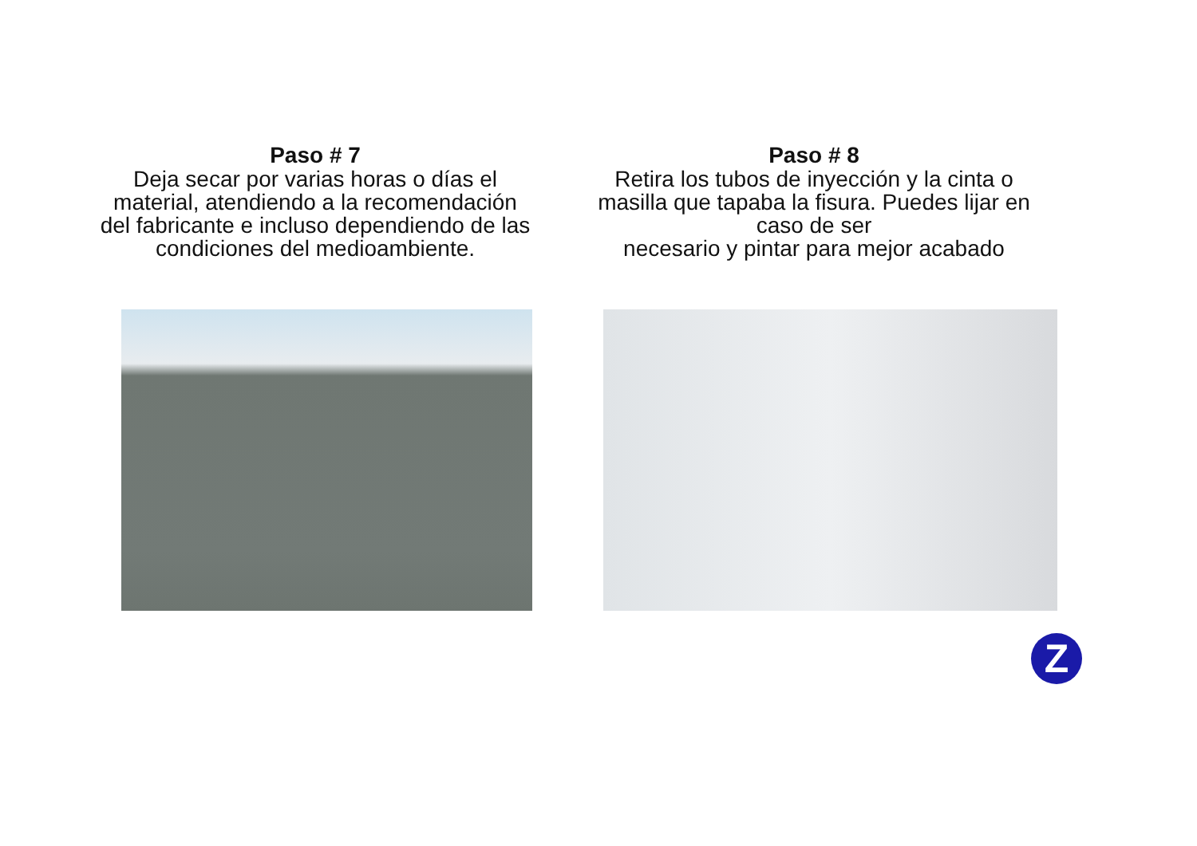Paso # 7
Deja secar por varias horas o días el material, atendiendo a la recomendación del fabricante e incluso dependiendo de las condiciones del medioambiente.
Paso # 8
Retira los tubos de inyección y la cinta o masilla que tapaba la fisura. Puedes lijar en caso de ser
necesario y pintar para mejor acabado
Z